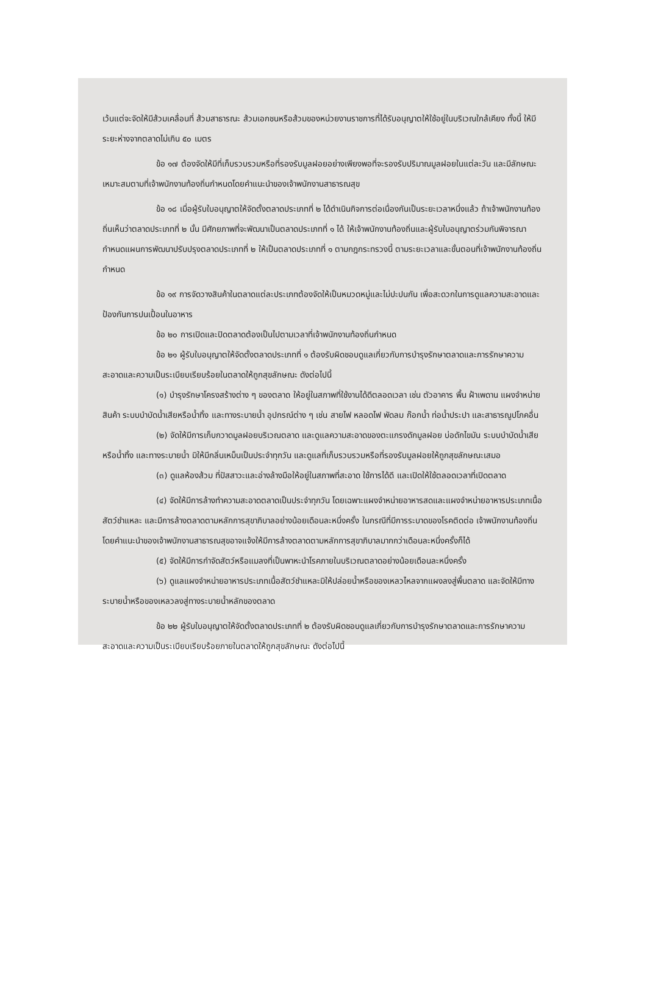เว้นแต่จะจัดให้มีส้วมเคลื่อนที่ ส้วมสาธารณะ ส้วมเอกชนหรือส้วมของหน่วยงานราชการที่ได้รับอนุญาตให้ใช้อยู่ในบริเวณใกล้เคียง ทั้งนี้ ให้มีระยะห่างจากตลาดไม่เกิน ๕๐ เมตร
ข้อ ๑๗ ต้องจัดให้มีที่เก็บรวบรวมหรือที่รองรับมูลฝอยอย่างเพียงพอที่จะรองรับปริมาณมูลฝอยในแต่ละวัน และมีลักษณะเหมาะสมตามที่เจ้าพนักงานท้องถิ่นกำหนดโดยคำแนะนำของเจ้าพนักงานสาธารณสุข
ข้อ ๑๘ เมื่อผู้รับใบอนุญาตให้จัดตั้งตลาดประเภทที่ ๒ ได้ดำเนินกิจการต่อเนื่องกันเป็นระยะเวลาหนึ่งแล้ว ถ้าเจ้าพนักงานท้องถิ่นเห็นว่าตลาดประเภทที่ ๒ นั้น มีศักยภาพที่จะพัฒนาเป็นตลาดประเภทที่ ๑ ได้ ให้เจ้าพนักงานท้องถิ่นและผู้รับใบอนุญาตร่วมกันพิจารณากำหนดแผนการพัฒนาปรับปรุงตลาดประเภทที่ ๒ ให้เป็นตลาดประเภทที่ ๑ ตามกฎกระทรวงนี้ ตามระยะเวลาและขั้นตอนที่เจ้าพนักงานท้องถิ่นกำหนด
ข้อ ๑๙ การจัดวางสินค้าในตลาดแต่ละประเภทต้องจัดให้เป็นหมวดหมู่และไม่ปะปนกัน เพื่อสะดวกในการดูแลความสะอาดและป้องกันการปนเปื้อนในอาหาร
ข้อ ๒๐ การเปิดและปิดตลาดต้องเป็นไปตามเวลาที่เจ้าพนักงานท้องถิ่นกำหนด
ข้อ ๒๑ ผู้รับใบอนุญาตให้จัดตั้งตลาดประเภทที่ ๑ ต้องรับผิดชอบดูแลเกี่ยวกับการบำรุงรักษาตลาดและการรักษาความสะอาดและความเป็นระเบียบเรียบร้อยในตลาดให้ถูกสุขลักษณะ ดังต่อไปนี้
(๑) บำรุงรักษาโครงสร้างต่าง ๆ ของตลาด ให้อยู่ในสภาพที่ใช้งานได้ดีตลอดเวลา เช่น ตัวอาคาร พื้น ฝ้าเพดาน แผงจำหน่ายสินค้า ระบบบำบัดน้ำเสียหรือน้ำทิ้ง และทางระบายน้ำ อุปกรณ์ต่าง ๆ เช่น สายไฟ หลอดไฟ พัดลม ก๊อกน้ำ ท่อน้ำประปา และสาธารณูปโภคอื่น
(๒) จัดให้มีการเก็บกวาดมูลฝอยบริเวณตลาด และดูแลความสะอาดของตะแกรงดักมูลฝอย บ่อดักไขมัน ระบบบำบัดน้ำเสียหรือน้ำทิ้ง และทางระบายน้ำ มิให้มีกลิ่นเหม็นเป็นประจำทุกวัน และดูแลที่เก็บรวบรวมหรือที่รองรับมูลฝอยให้ถูกสุขลักษณะเสมอ
(๓) ดูแลห้องส้วม ที่ปัสสาวะและอ่างล้างมือให้อยู่ในสภาพที่สะอาด ใช้การได้ดี และเปิดให้ใช้ตลอดเวลาที่เปิดตลาด
(๔) จัดให้มีการล้างทำความสะอาดตลาดเป็นประจำทุกวัน โดยเฉพาะแผงจำหน่ายอาหารสดและแผงจำหน่ายอาหารประเภทเนื้อสัตว์ชำแหละ และมีการล้างตลาดตามหลักการสุขาภิบาลอย่างน้อยเดือนละหนึ่งครั้ง ในกรณีที่มีการระบาดของโรคติดต่อ เจ้าพนักงานท้องถิ่นโดยคำแนะนำของเจ้าพนักงานสาธารณสุขอาจแจ้งให้มีการล้างตลาดตามหลักการสุขาภิบาลมากกว่าเดือนละหนึ่งครั้งก็ได้
(๕) จัดให้มีการกำจัดสัตว์หรือแมลงที่เป็นพาหะนำโรคภายในบริเวณตลาดอย่างน้อยเดือนละหนึ่งครั้ง
(๖) ดูแลแผงจำหน่ายอาหารประเภทเนื้อสัตว์ชำแหละมิให้ปล่อยน้ำหรือของเหลวไหลจากแผงลงสู่พื้นตลาด และจัดให้มีทางระบายน้ำหรือของเหลวลงสู่ทางระบายน้ำหลักของตลาด
ข้อ ๒๒ ผู้รับใบอนุญาตให้จัดตั้งตลาดประเภทที่ ๒ ต้องรับผิดชอบดูแลเกี่ยวกับการบำรุงรักษาตลาดและการรักษาความสะอาดและความเป็นระเบียบเรียบร้อยภายในตลาดให้ถูกสุขลักษณะ ดังต่อไปนี้